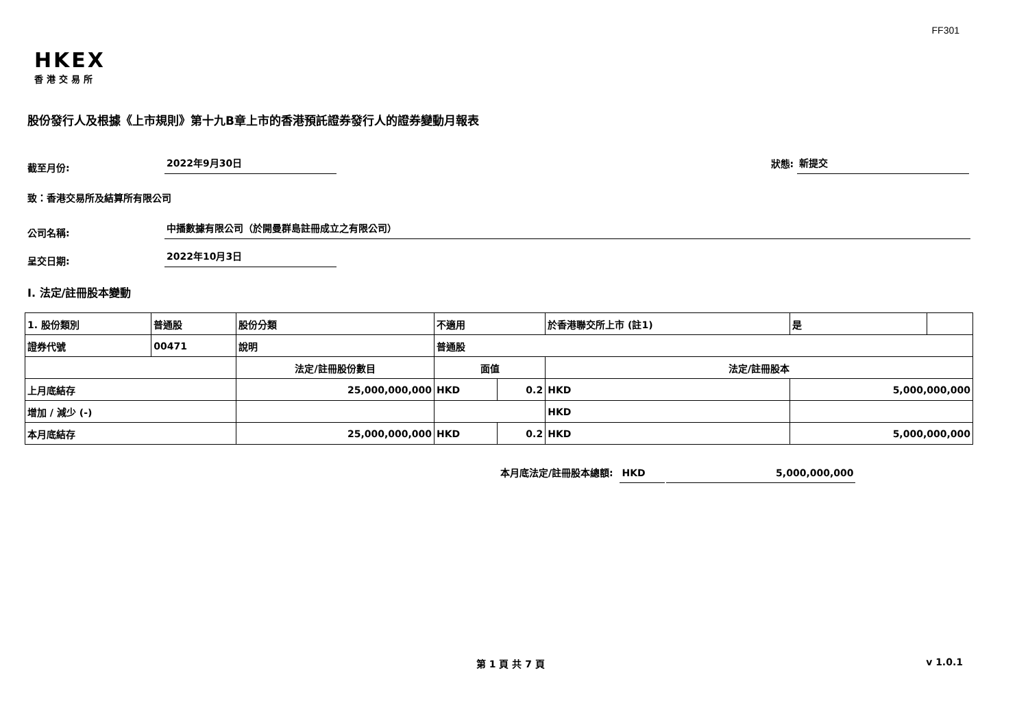FF301
HKEX
香港交易所
股份發行人及根據《上市規則》第十九B章上市的香港預託證券發行人的證券變動月報表
截至月份:
2022年9月30日
狀態:
新提交
致：香港交易所及結算所有限公司
公司名稱:
中播數據有限公司（於開曼群島註冊成立之有限公司）
呈交日期:
2022年10月3日
I. 法定/註冊股本變動
| 1. 股份類別 | 普通股 | 股份分類 | 不適用 | | 於香港聯交所上市 (註1) | | 是 | |
| 證券代號 | 00471 | 說明 | 普通股 | | | | | |
| | | 法定/註冊股份數目 | 面值 | | 法定/註冊股本 | | | |
| 上月底結存 | | 25,000,000,000 | HKD | 0.2 | HKD | 5,000,000,000 | | |
| 增加 / 減少 (-) | | | | | HKD | | | |
| 本月底結存 | | 25,000,000,000 | HKD | 0.2 | HKD | 5,000,000,000 | | |
本月底法定/註冊股本總額:
HKD
5,000,000,000
第 1 頁 共 7 頁 v 1.0.1